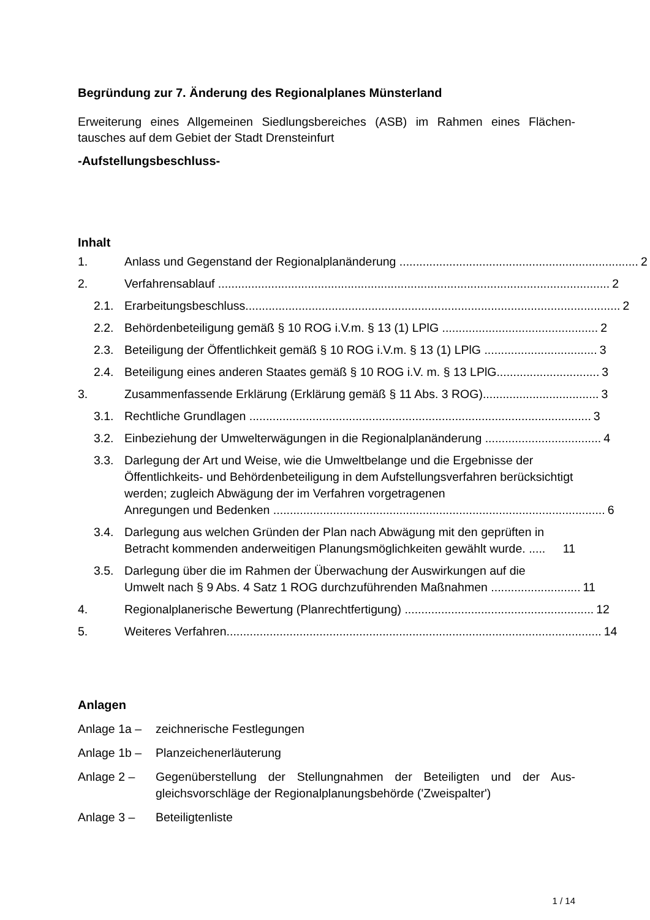Begründung zur 7. Änderung des Regionalplanes Münsterland
Erweiterung eines Allgemeinen Siedlungsbereiches (ASB) im Rahmen eines Flächen-tausches auf dem Gebiet der Stadt Drensteinfurt
-Aufstellungsbeschluss-
Inhalt
1. Anlass und Gegenstand der Regionalplanänderung ........................................................................ 2
2. Verfahrensablauf ...................................................................................................................... 2
2.1. Erarbeitungsbeschluss................................................................................................................. 2
2.2. Behördenbeteiligung gemäß § 10 ROG i.V.m. § 13 (1) LPlG ............................................... 2
2.3. Beteiligung der Öffentlichkeit gemäß § 10 ROG i.V.m. § 13 (1) LPlG .................................. 3
2.4. Beteiligung eines anderen Staates gemäß § 10 ROG i.V. m. § 13 LPlG............................... 3
3. Zusammenfassende Erklärung (Erklärung gemäß § 11 Abs. 3 ROG)................................... 3
3.1. Rechtliche Grundlagen ....................................................................................................... 3
3.2. Einbeziehung der Umwelterwägungen in die Regionalplanänderung ................................... 4
3.3. Darlegung der Art und Weise, wie die Umweltbelange und die Ergebnisse der Öffentlichkeits- und Behördenbeteiligung in dem Aufstellungsverfahren berücksichtigt werden; zugleich Abwägung der im Verfahren vorgetragenen
Anregungen und Bedenken .................................................................................................... 6
3.4. Darlegung aus welchen Gründen der Plan nach Abwägung mit den geprüften in
Betracht kommenden anderweitigen Planungsmöglichkeiten gewählt wurde. ..... 11
3.5. Darlegung über die im Rahmen der Überwachung der Auswirkungen auf die
Umwelt nach § 9 Abs. 4 Satz 1 ROG durchzuführenden Maßnahmen ........................... 11
4. Regionalplanerische Bewertung (Planrechtfertigung) ......................................................... 12
5. Weiteres Verfahren................................................................................................................. 14
Anlagen
Anlage 1a – zeichnerische Festlegungen
Anlage 1b – Planzeichenerläuterung
Anlage 2 – Gegenüberstellung der Stellungnahmen der Beteiligten und der Aus-gleichsvorschläge der Regionalplanungsbehörde ('Zweispalter')
Anlage 3 – Beteiligtenliste
1 / 14